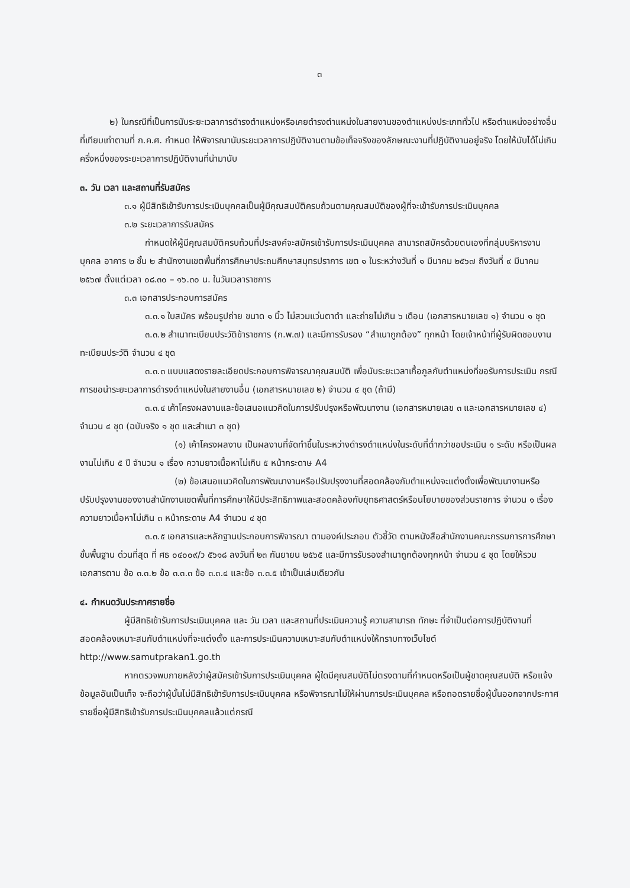๓
๒) ในกรณีที่เป็นการนับระยะเวลาการดำรงตำแหน่งหรือเคยดำรงตำแหน่งในสายงานของตำแหน่งประเภททั่วไป หรือตำแหน่งอย่างอื่นที่เทียบเท่าตามที่ ก.ค.ศ. กำหนด ให้พิจารณานับระยะเวลาการปฏิบัติงานตามข้อเท็จจริงของลักษณะงานที่ปฏิบัติงานอยู่จริง โดยให้นับได้ไม่เกินครึ่งหนึ่งของระยะเวลาการปฏิบัติงานที่นำมานับ
๓. วัน เวลา และสถานที่รับสมัคร
๓.๑ ผู้มีสิทธิเข้ารับการประเมินบุคคลเป็นผู้มีคุณสมบัติครบถ้วนตามคุณสมบัติของผู้ที่จะเข้ารับการประเมินบุคคล
๓.๒ ระยะเวลาการรับสมัคร
กำหนดให้ผู้มีคุณสมบัติครบถ้วนที่ประสงค์จะสมัครเข้ารับการประเมินบุคคล สามารถสมัครด้วยตนเองที่กลุ่มบริหารงานบุคคล อาคาร ๒ ชั้น ๒ สำนักงานเขตพื้นที่การศึกษาประถมศึกษาสมุทรปราการ เขต ๑ ในระหว่างวันที่ ๑ มีนาคม ๒๕๖๗ ถึงวันที่ ๙ มีนาคม ๒๕๖๗ ตั้งแต่เวลา ๐๘.๓๐ – ๑๖.๓๐ น. ในวันเวลาราชการ
๓.๓ เอกสารประกอบการสมัคร
๓.๓.๑ ใบสมัคร พร้อมรูปถ่าย ขนาด ๑ นิ้ว ไม่สวมแว่นตาดำ และถ่ายไม่เกิน ๖ เดือน (เอกสารหมายเลข ๑) จำนวน ๑ ชุด
๓.๓.๒ สำเนาทะเบียนประวัติข้าราชการ (ก.พ.๗) และมีการรับรอง “สำเนาถูกต้อง” ทุกหน้า โดยเจ้าหน้าที่ผู้รับผิดชอบงานทะเบียนประวัติ จำนวน ๔ ชุด
๓.๓.๓ แบบแสดงรายละเอียดประกอบการพิจารณาคุณสมบัติ เพื่อนับระยะเวลาเกื้อกูลกับตำแหน่งที่ขอรับการประเมิน กรณีการขอนำระยะเวลาการดำรงตำแหน่งในสายงานอื่น (เอกสารหมายเลข ๒) จำนวน ๔ ชุด (ถ้ามี)
๓.๓.๔ เค้าโครงผลงานและข้อเสนอแนวคิดในการปรับปรุงหรือพัฒนางาน (เอกสารหมายเลข ๓ และเอกสารหมายเลข ๔) จำนวน ๔ ชุด (ฉบับจริง ๑ ชุด และสำเนา ๓ ชุด)
(๑) เค้าโครงผลงาน เป็นผลงานที่จัดทำขึ้นในระหว่างดำรงตำแหน่งในระดับที่ต่ำกว่าขอประเมิน ๑ ระดับ หรือเป็นผลงานไม่เกิน ๕ ปี จำนวน ๑ เรื่อง ความยาวเนื้อหาไม่เกิน ๕ หน้ากระดาษ A4
(๒) ข้อเสนอแนวคิดในการพัฒนางานหรือปรับปรุงงานที่สอดคล้องกับตำแหน่งจะแต่งตั้งเพื่อพัฒนางานหรือปรับปรุงงานของงานสำนักงานเขตพื้นที่การศึกษาให้มีประสิทธิภาพและสอดคล้องกับยุทธศาสตร์หรือนโยบายของส่วนราชการ จำนวน ๑ เรื่อง ความยาวเนื้อหาไม่เกิน ๓ หน้ากระดาษ A4 จำนวน ๔ ชุด
๓.๓.๕ เอกสารและหลักฐานประกอบการพิจารณา ตามองค์ประกอบ ตัวชี้วัด ตามหนังสือสำนักงานคณะกรรมการการศึกษาขั้นพื้นฐาน ด่วนที่สุด ที่ ศธ ๐๔๐๐๙/ว ๕๖๑๘ ลงวันที่ ๒๓ กันยายน ๒๕๖๕ และมีการรับรองสำเนาถูกต้องทุกหน้า จำนวน ๔ ชุด โดยให้รวมเอกสารตาม ข้อ ๓.๓.๒ ข้อ ๓.๓.๓ ข้อ ๓.๓.๔ และข้อ ๓.๓.๕ เข้าเป็นเล่มเดียวกัน
๔. กำหนดวันประกาศรายชื่อ
ผู้มีสิทธิเข้ารับการประเมินบุคคล และ วัน เวลา และสถานที่ประเมินความรู้ ความสามารถ ทักษะ ที่จำเป็นต่อการปฏิบัติงานที่สอดคล้องเหมาะสมกับตำแหน่งที่จะแต่งตั้ง และการประเมินความเหมาะสมกับตำแหน่งให้ทราบทางเว็บไซต์ http://www.samutprakan1.go.th
หากตรวจพบภายหลังว่าผู้สมัครเข้ารับการประเมินบุคคล ผู้ใดมีคุณสมบัติไม่ตรงตามที่กำหนดหรือเป็นผู้ขาดคุณสมบัติ หรือแจ้งข้อมูลอันเป็นเท็จ จะถือว่าผู้นั้นไม่มีสิทธิเข้ารับการประเมินบุคคล หรือพิจารณาไม่ให้ผ่านการประเมินบุคคล หรือถอดรายชื่อผู้นั้นออกจากประกาศรายชื่อผู้มีสิทธิเข้ารับการประเมินบุคคลแล้วแต่กรณี